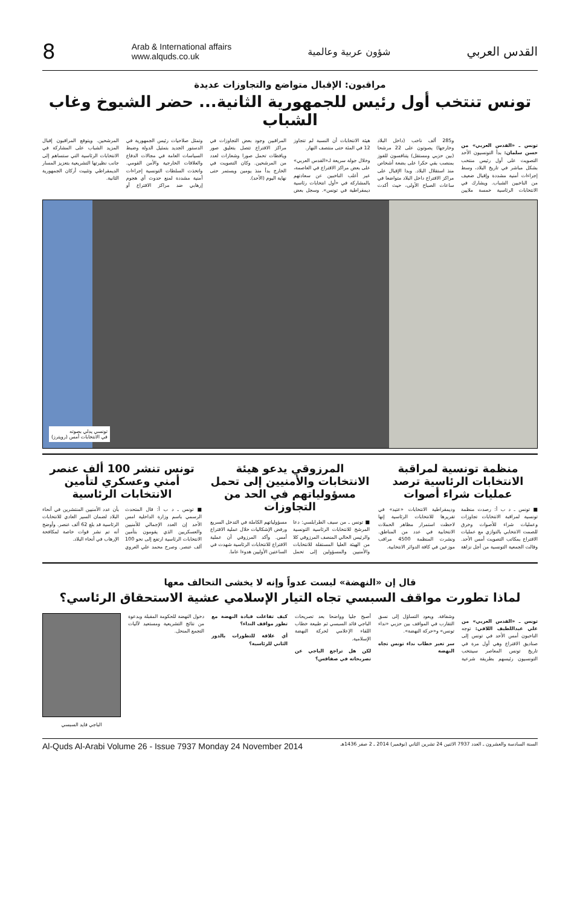8 Arab & International affairs
www.alquds.co.uk شؤون عربية وعالمية القدس العربي
مراقبون: الإقبال متواضع والتجاوزات عديدة
تونس تنتخب أول رئيس للجمهورية الثانية... حضر الشيوخ وغاب الشباب
تونس ـ «القدس العربي» من حسن سلمان: بدأ التونسيون الأحد التصويت على أول رئيس منتخب بشكل مباشر في تاريخ البلاد، وسط إجراءات أمنية مشددة وإقبال ضعيف من الناخبين الشباب. ويشارك في الانتخابات الرئاسية خمسة ملايين و285 ألف ناخب (داخل البلاد وخارجها) يصوتون على 22 مرشحا (بين حزبي ومستقل) يتنافسون للفوز بمنصب بقي حكرا على بضعة أشخاص منذ استقلال البلاد. وبدا الإقبال على مراكز الاقتراع داخل البلاد متواضعا في ساعات الصباح الأولى، حيث أكدت هيئة الانتخابات أن النسبة لم تتجاوز 12 في المئة حتى منتصف النهار.
وخلال جولة سريعة لـ«القدس العربي» على بعض مراكز الاقتراع في العاصمة، عبر أغلب الناخبين عن سعادتهم بالمشاركة في «أول انتخابات رئاسية ديمقراطية في تونس». وسجل بعض المراقبين وجود بعض التجاوزات في مراكز الاقتراع تتصل بتعليق صور ويافطات تحمل صورا وشعارات لعدد من المرشحين. وكان التصويت في الخارج بدأ منذ يومين ويستمر حتى نهاية اليوم (الأحد).
وتمثل صلاحيات رئيس الجمهورية في الدستور الجديد بتمثيل الدولة وضبط السياسات العامة في مجالات الدفاع والعلاقات الخارجية والأمن القومي. واتخذت السلطات التونسية إجراءات أمنية مشددة لمنع حدوث أي هجوم إرهابي ضد مراكز الاقتراع أو المرشحين. ويتوقع المراقبون إقبال المزيد الشباب على المشاركة في الانتخابات الرئاسية التي ستساهم إلى جانب نظيرتها التشريعية بتعزيز المسار الديمقراطي وتثبيت أركان الجمهورية الثانية.
تونسي يدلي بصوته
في الانتخابات أمس (رويترز)
منظمة تونسية لمراقبة الانتخابات الرئاسية ترصد عمليات شراء أصوات
■ تونس ـ د ب أ: رصدت منظمة تونسية لمراقبة الانتخابات تجاوزات وعمليات شراء للأصوات وخرق للصمت الانتخابي بالتوازي مع عمليات الاقتراع بمكاتب التصويت أمس الأحد. وقالت الجمعية التونسية من أجل نزاهة وديمقراطية الانتخابات «عتيد» في تقريرها للانتخابات الرئاسية إنها لاحظت استمرار مظاهر الحملات الانتخابية في عدد من المناطق. ونشرت المنظمة 4500 مراقب موزعين في كافة الدوائر الانتخابية.
المرزوقي يدعو هيئة الانتخابات والأمنيين إلى تحمل مسؤولياتهم في الحد من التجاوزات
■ تونس ـ من سيف الطرابلسي: دعا المرشح للانتخابات الرئاسية التونسية والرئيس الحالي المنصف المرزوقي كلا من الهيئة العليا المستقلة للانتخابات والأمنيين والمسؤولين إلى تحمل مسؤولياتهم الكاملة في التدخل السريع ورفض الإشكاليات خلال عملية الاقتراع أمس. وأكد المرزوقي أن عملية الاقتراع للانتخابات الرئاسية شهدت في الساعتين الأوليين هدوءا عاما.
تونس تنشر 100 ألف عنصر أمني وعسكري لتأمين الانتخابات الرئاسية
■ تونس ـ د ب أ: قال المتحدث الرسمي باسم وزارة الداخلية امس الأحد إن العدد الإجمالي للأمنيين والعسكريين الذي يقومون بتأمين الانتخابات الرئاسية ارتفع إلى نحو 100 ألف عنصر. وصرح محمد علي العروي بأن عدد الأمنيين المنتشرين في أنحاء البلاد لضمان السير العادي للانتخابات الرئاسية قد بلغ 62 ألف عنصر. وأوضح أنه تم نشر قوات خاصة لمكافحة الإرهاب في أنحاء البلاد.
قال إن «النهضة» ليست عدواً وإنه لا يخشى التحالف معها
لماذا تطورت مواقف السبسي تجاه التيار الإسلامي عشية الاستحقاق الرئاسي؟
تونس ـ «القدس العربي» من علي عبداللطيف اللافي: توجه الناخبون أمس الأحد في تونس إلى صناديق الاقتراع وهي أول مرة في تاريخ تونس المعاصر سينتخب التونسيون رئيسهم بطريقة شرعية وشفافة. ويعود التساؤل إلى نسق التقارب في المواقف بين حزبي «نداء تونس» و«حركة النهضة».
سر تغير خطاب نداء تونس تجاه النهضة
أصبح جليا وواضحا بعد تصريحات الباجي قائد السبسي ثم طبيعة خطاب اللقاء الإعلامي لحركة النهضة الإسلامية.
لكن هل تراجع الباجي عن تصريحاته في صفاقس؟
كيف تفاعلت قيادة النهضة مع تطور مواقف النداء؟
أي علاقة للتطورات بالدور الثاني للرئاسية؟
دخول النهضة للحكومة المقبلة وبدعوة من نتائج التشريعية ومستعيد لآليات التجمع المنحل.
الباجي قايد السبسي
Al-Quds Al-Arabi Volume 26 - Issue 7937 Monday 24 November 2014 السنة السادسة والعشرون ـ العدد 7937 الاثنين 24 تشرين الثاني (نوفمبر) 2014 ـ 2 صفر 1436هـ